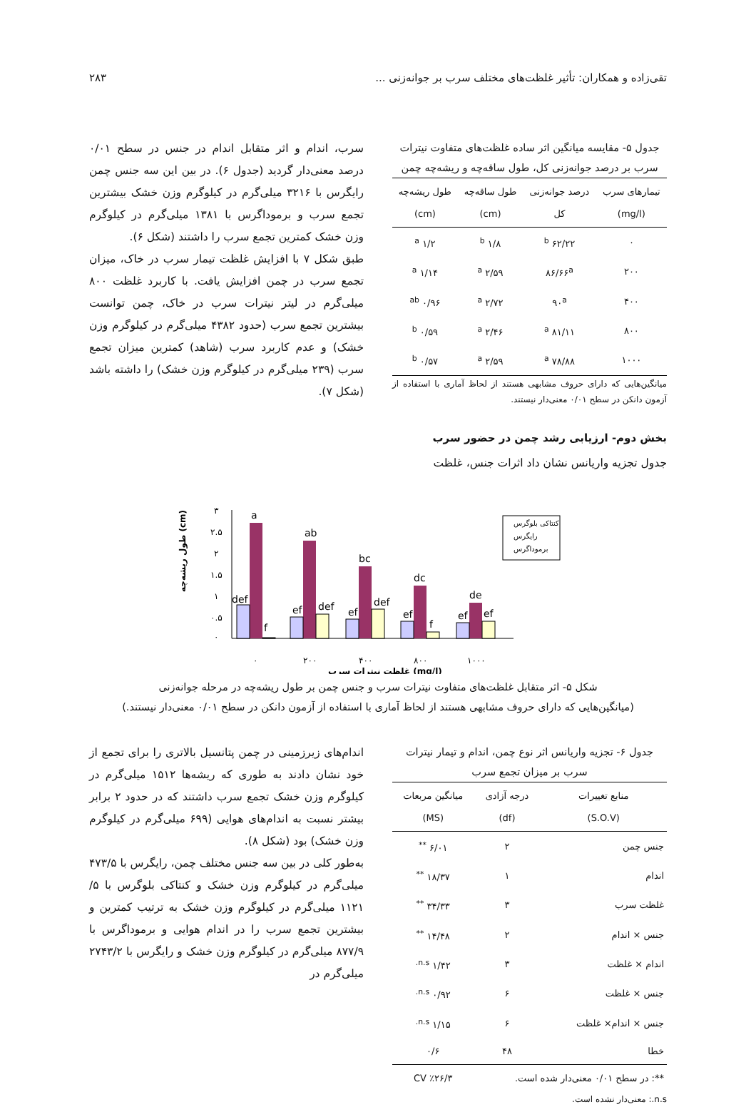تقی‌زاده و همکاران: تأثیر غلظت‌های مختلف سرب بر جوانه‌زنی ... ۲۸۳
جدول ۵- مقایسه میانگین اثر ساده غلظت‌های متفاوت نیترات سرب بر درصد جوانه‌زنی کل، طول ساقه‌چه و ریشه‌چه چمن
| تیمارهای سرب (mg/l) | درصد جوانه‌زنی کل | طول ساقه‌چه (cm) | طول ریشه‌چه (cm) |
| --- | --- | --- | --- |
| ۰ | ۶۲/۲۲ <sup>b</sup> | ۱/۸ <sup>b</sup> | ۱/۲ <sup>a</sup> |
| ۲۰۰ | ۸۶/۶۶<sup>a</sup> | ۲/۵۹ <sup>a</sup> | ۱/۱۴ <sup>a</sup> |
| ۴۰۰ | ۹۰<sup>a</sup> | ۲/۷۲ <sup>a</sup> | ۰/۹۶ <sup>ab</sup> |
| ۸۰۰ | ۸۱/۱۱ <sup>a</sup> | ۲/۴۶ <sup>a</sup> | ۰/۵۹ <sup>b</sup> |
| ۱۰۰۰ | ۷۸/۸۸ <sup>a</sup> | ۲/۵۹ <sup>a</sup> | ۰/۵۷ <sup>b</sup> |
میانگین‌هایی که دارای حروف مشابهی هستند از لحاظ آماری با استفاده از آزمون دانکن در سطح ۰/۰۱ معنی‌دار نیستند.
بخش دوم- ارزیابی رشد چمن در حضور سرب
جدول تجزیه واریانس نشان داد اثرات جنس، غلظت
سرب، اندام و اثر متقابل اندام در جنس در سطح ۰/۰۱ درصد معنی‌دار گردید (جدول ۶). در بین این سه جنس چمن رایگرس با ۳۲۱۶ میلی‌گرم در کیلوگرم وزن خشک بیشترین تجمع سرب و برموداگرس با ۱۳۸۱ میلی‌گرم در کیلوگرم وزن خشک کمترین تجمع سرب را داشتند (شکل ۶).
طبق شکل ۷ با افزایش غلظت تیمار سرب در خاک، میزان تجمع سرب در چمن افزایش یافت. با کاربرد غلظت ۸۰۰ میلی‌گرم در لیتر نیترات سرب در خاک، چمن توانست بیشترین تجمع سرب (حدود ۴۳۸۲ میلی‌گرم در کیلوگرم وزن خشک) و عدم کاربرد سرب (شاهد) کمترین میزان تجمع سرب (۲۳۹ میلی‌گرم در کیلوگرم وزن خشک) را داشته باشد (شکل ۷).
طول ریشه‌چه (cm)
۳
۲.۵
۲
۱.۵
۱
۰.۵
۰
a
ab
bc
dc
de
def
ef
f
def
ef
def
ef
f
ef
ef
۰
۲۰۰
۴۰۰
۸۰۰
۱۰۰۰
غلظت نیترات سرب (mg/l)
کنتاکی بلوگرس
رایگرس
برموداگرس
شکل ۵- اثر متقابل غلظت‌های متفاوت نیترات سرب و جنس چمن بر طول ریشه‌چه در مرحله جوانه‌زنی
(میانگین‌هایی که دارای حروف مشابهی هستند از لحاظ آماری با استفاده از آزمون دانکن در سطح ۰/۰۱ معنی‌دار نیستند.)
جدول ۶- تجزیه واریانس اثر نوع چمن، اندام و تیمار نیترات سرب بر میزان تجمع سرب
| منابع تغییرات (S.O.V) | درجه آزادی (df) | میانگین مربعات (MS) |
| --- | --- | --- |
| جنس چمن | ۲ | ۶/۰۱ <sup>**</sup> |
| اندام | ۱ | ۱۸/۳۷ <sup>**</sup> |
| غلظت سرب | ۳ | ۳۴/۳۳ <sup>**</sup> |
| جنس × اندام | ۲ | ۱۴/۴۸ <sup>**</sup> |
| اندام × غلظت | ۳ | ۱/۴۲ <sup>n.s.</sup> |
| جنس × غلظت | ۶ | ۰/۹۲ <sup>n.s.</sup> |
| جنس × اندام× غلظت | ۶ | ۱/۱۵ <sup>n.s.</sup> |
| خطا | ۴۸ | ۰/۶ |
| **: در سطح ۰/۰۱ معنی‌دار شده است. | | CV ٪۲۶/۳ |
n.s.: معنی‌دار نشده است.
اندام‌های زیرزمینی در چمن پتانسیل بالاتری را برای تجمع از خود نشان دادند به طوری که ریشه‌ها ۱۵۱۲ میلی‌گرم در کیلوگرم وزن خشک تجمع سرب داشتند که در حدود ۲ برابر بیشتر نسبت به اندام‌های هوایی (۶۹۹ میلی‌گرم در کیلوگرم وزن خشک) بود (شکل ۸).
به‌طور کلی در بین سه جنس مختلف چمن، رایگرس با ۴۷۳/۵ میلی‌گرم در کیلوگرم وزن خشک و کنتاکی بلوگرس با ۵/ ۱۱۲۱ میلی‌گرم در کیلوگرم وزن خشک به ترتیب کمترین و بیشترین تجمع سرب را در اندام هوایی و برموداگرس با ۸۷۷/۹ میلی‌گرم در کیلوگرم وزن خشک و رایگرس با ۲۷۴۳/۲ میلی‌گرم در